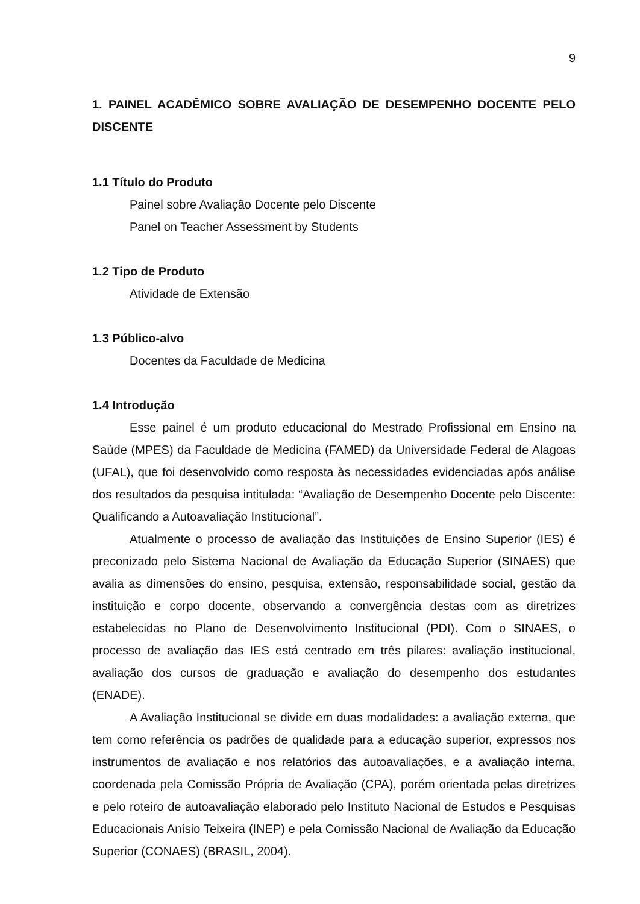9
1. PAINEL ACADÊMICO SOBRE AVALIAÇÃO DE DESEMPENHO DOCENTE PELO DISCENTE
1.1 Título do Produto
Painel sobre Avaliação Docente pelo Discente
Panel on Teacher Assessment by Students
1.2 Tipo de Produto
Atividade de Extensão
1.3 Público-alvo
Docentes da Faculdade de Medicina
1.4 Introdução
Esse painel é um produto educacional do Mestrado Profissional em Ensino na Saúde (MPES) da Faculdade de Medicina (FAMED) da Universidade Federal de Alagoas (UFAL), que foi desenvolvido como resposta às necessidades evidenciadas após análise dos resultados da pesquisa intitulada: “Avaliação de Desempenho Docente pelo Discente: Qualificando a Autoavaliação Institucional”.
Atualmente o processo de avaliação das Instituições de Ensino Superior (IES) é preconizado pelo Sistema Nacional de Avaliação da Educação Superior (SINAES) que avalia as dimensões do ensino, pesquisa, extensão, responsabilidade social, gestão da instituição e corpo docente, observando a convergência destas com as diretrizes estabelecidas no Plano de Desenvolvimento Institucional (PDI). Com o SINAES, o processo de avaliação das IES está centrado em três pilares: avaliação institucional, avaliação dos cursos de graduação e avaliação do desempenho dos estudantes (ENADE).
A Avaliação Institucional se divide em duas modalidades: a avaliação externa, que tem como referência os padrões de qualidade para a educação superior, expressos nos instrumentos de avaliação e nos relatórios das autoavaliações, e a avaliação interna, coordenada pela Comissão Própria de Avaliação (CPA), porém orientada pelas diretrizes e pelo roteiro de autoavaliação elaborado pelo Instituto Nacional de Estudos e Pesquisas Educacionais Anísio Teixeira (INEP) e pela Comissão Nacional de Avaliação da Educação Superior (CONAES) (BRASIL, 2004).